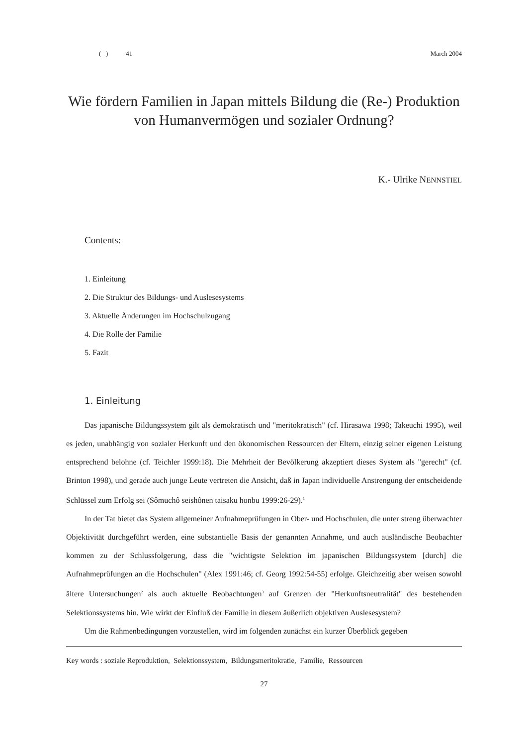( ) 41 March 2004
Wie fördern Familien in Japan mittels Bildung die (Re-) Produktion
von Humanvermögen und sozialer Ordnung?
K.- Ulrike NENNSTIEL
Contents:
1. Einleitung
2. Die Struktur des Bildungs- und Auslesesystems
3. Aktuelle Änderungen im Hochschulzugang
4. Die Rolle der Familie
5. Fazit
1. Einleitung
Das japanische Bildungssystem gilt als demokratisch und "meritokratisch" (cf. Hirasawa 1998; Takeuchi 1995), weil es jeden, unabhängig von sozialer Herkunft und den ökonomischen Ressourcen der Eltern, einzig seiner eigenen Leistung entsprechend belohne (cf. Teichler 1999:18). Die Mehrheit der Bevölkerung akzeptiert dieses System als "gerecht" (cf. Brinton 1998), und gerade auch junge Leute vertreten die Ansicht, daß in Japan individuelle Anstrengung der entscheidende Schlüssel zum Erfolg sei (Sômuchô seishônen taisaku honbu 1999:26-29).<sup>1</sup>
In der Tat bietet das System allgemeiner Aufnahmeprüfungen in Ober- und Hochschulen, die unter streng überwachter Objektivität durchgeführt werden, eine substantielle Basis der genannten Annahme, und auch ausländische Beobachter kommen zu der Schlussfolgerung, dass die "wichtigste Selektion im japanischen Bildungssystem [durch] die Aufnahmeprüfungen an die Hochschulen" (Alex 1991:46; cf. Georg 1992:54-55) erfolge. Gleichzeitig aber weisen sowohl ältere Untersuchungen<sup>2</sup> als auch aktuelle Beobachtungen<sup>3</sup> auf Grenzen der "Herkunftsneutralität" des bestehenden Selektionssystems hin. Wie wirkt der Einfluß der Familie in diesem äußerlich objektiven Auslesesystem?
Um die Rahmenbedingungen vorzustellen, wird im folgenden zunächst ein kurzer Überblick gegeben
Key words : soziale Reproduktion, Selektionssystem, Bildungsmeritokratie, Familie, Ressourcen
27